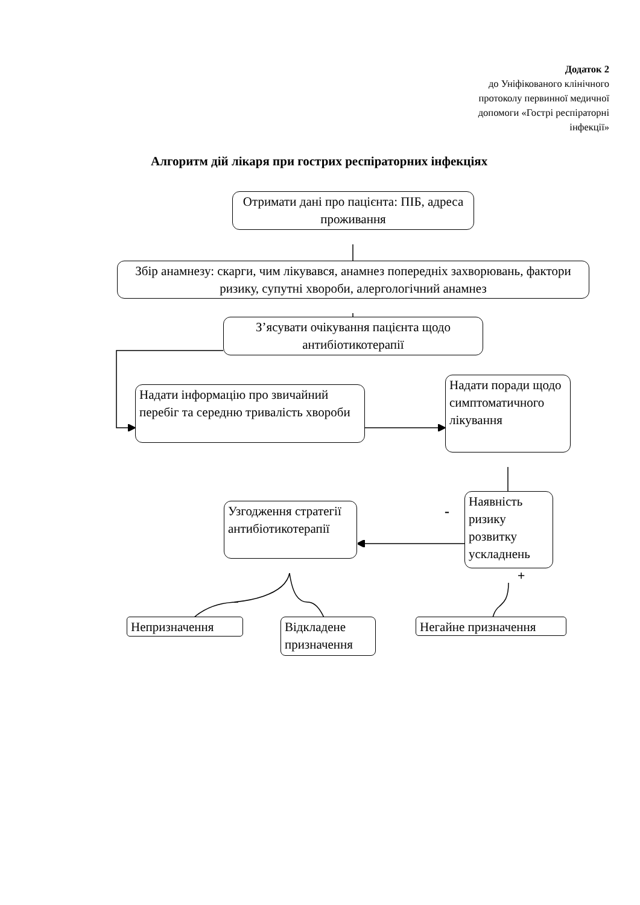Додаток 2
до Уніфікованого клінічного
протоколу первинної медичної
допомоги «Гострі респіраторні
інфекції»
Алгоритм дій лікаря при гострих респіраторних інфекціях
Отримати дані про пацієнта: ПІБ, адреса проживання
Збір анамнезу: скарги, чим лікувався, анамнез попередніх захворювань, фактори ризику, супутні хвороби, алергологічний анамнез
З’ясувати очікування пацієнта щодо антибіотикотерапії
Надати інформацію про звичайний перебіг та середню тривалість хвороби
Надати поради щодо симптоматичного лікування
Узгодження стратегії антибіотикотерапії
-
Наявність ризику розвитку ускладнень
+
Непризначення
Відкладене призначення
Негайне призначення